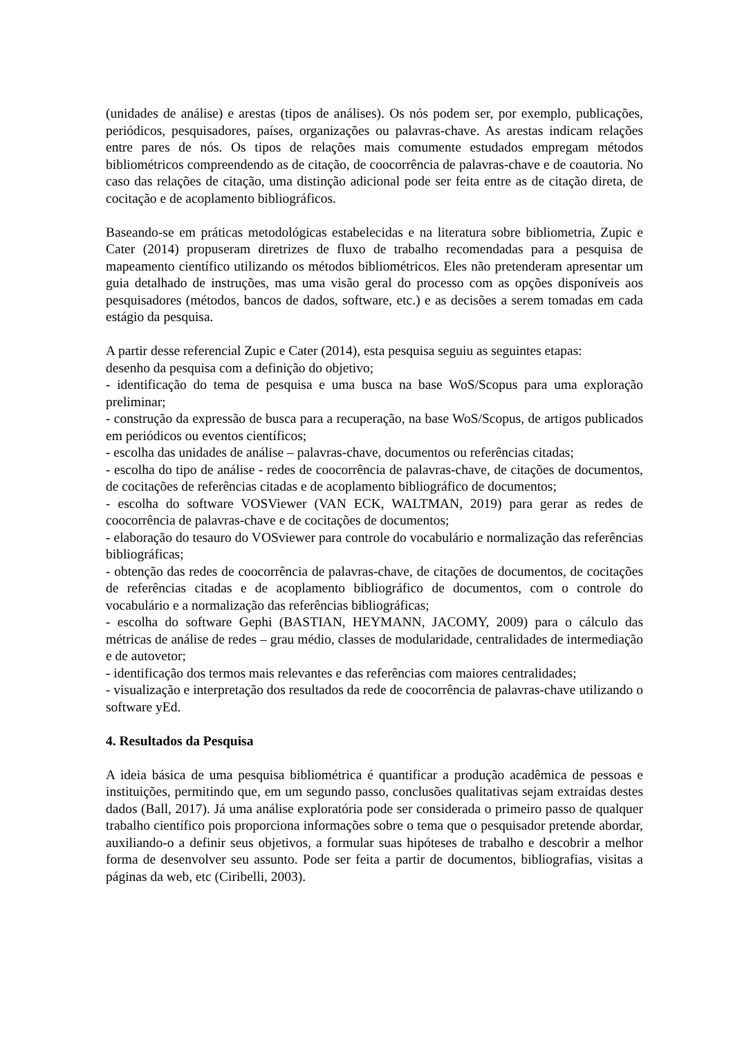(unidades de análise) e arestas (tipos de análises). Os nós podem ser, por exemplo, publicações, periódicos, pesquisadores, países, organizações ou palavras-chave. As arestas indicam relações entre pares de nós. Os tipos de relações mais comumente estudados empregam métodos bibliométricos compreendendo as de citação, de coocorrência de palavras-chave e de coautoria. No caso das relações de citação, uma distinção adicional pode ser feita entre as de citação direta, de cocitação e de acoplamento bibliográficos.
Baseando-se em práticas metodológicas estabelecidas e na literatura sobre bibliometria, Zupic e Cater (2014) propuseram diretrizes de fluxo de trabalho recomendadas para a pesquisa de mapeamento científico utilizando os métodos bibliométricos. Eles não pretenderam apresentar um guia detalhado de instruções, mas uma visão geral do processo com as opções disponíveis aos pesquisadores (métodos, bancos de dados, software, etc.) e as decisões a serem tomadas em cada estágio da pesquisa.
A partir desse referencial Zupic e Cater (2014), esta pesquisa seguiu as seguintes etapas:
desenho da pesquisa com a definição do objetivo;
- identificação do tema de pesquisa e uma busca na base WoS/Scopus para uma exploração preliminar;
- construção da expressão de busca para a recuperação, na base WoS/Scopus, de artigos publicados em periódicos ou eventos científicos;
- escolha das unidades de análise – palavras-chave, documentos ou referências citadas;
- escolha do tipo de análise - redes de coocorrência de palavras-chave, de citações de documentos, de cocitações de referências citadas e de acoplamento bibliográfico de documentos;
- escolha do software VOSViewer (VAN ECK, WALTMAN, 2019) para gerar as redes de coocorrência de palavras-chave e de cocitações de documentos;
- elaboração do tesauro do VOSviewer para controle do vocabulário e normalização das referências bibliográficas;
- obtenção das redes de coocorrência de palavras-chave, de citações de documentos, de cocitações de referências citadas e de acoplamento bibliográfico de documentos, com o controle do vocabulário e a normalização das referências bibliográficas;
- escolha do software Gephi (BASTIAN, HEYMANN, JACOMY, 2009) para o cálculo das métricas de análise de redes – grau médio, classes de modularidade, centralidades de intermediação e de autovetor;
- identificação dos termos mais relevantes e das referências com maiores centralidades;
- visualização e interpretação dos resultados da rede de coocorrência de palavras-chave utilizando o software yEd.
4. Resultados da Pesquisa
A ideia básica de uma pesquisa bibliométrica é quantificar a produção acadêmica de pessoas e instituições, permitindo que, em um segundo passo, conclusões qualitativas sejam extraídas destes dados (Ball, 2017). Já uma análise exploratória pode ser considerada o primeiro passo de qualquer trabalho científico pois proporciona informações sobre o tema que o pesquisador pretende abordar, auxiliando-o a definir seus objetivos, a formular suas hipóteses de trabalho e descobrir a melhor forma de desenvolver seu assunto. Pode ser feita a partir de documentos, bibliografias, visitas a páginas da web, etc (Ciribelli, 2003).